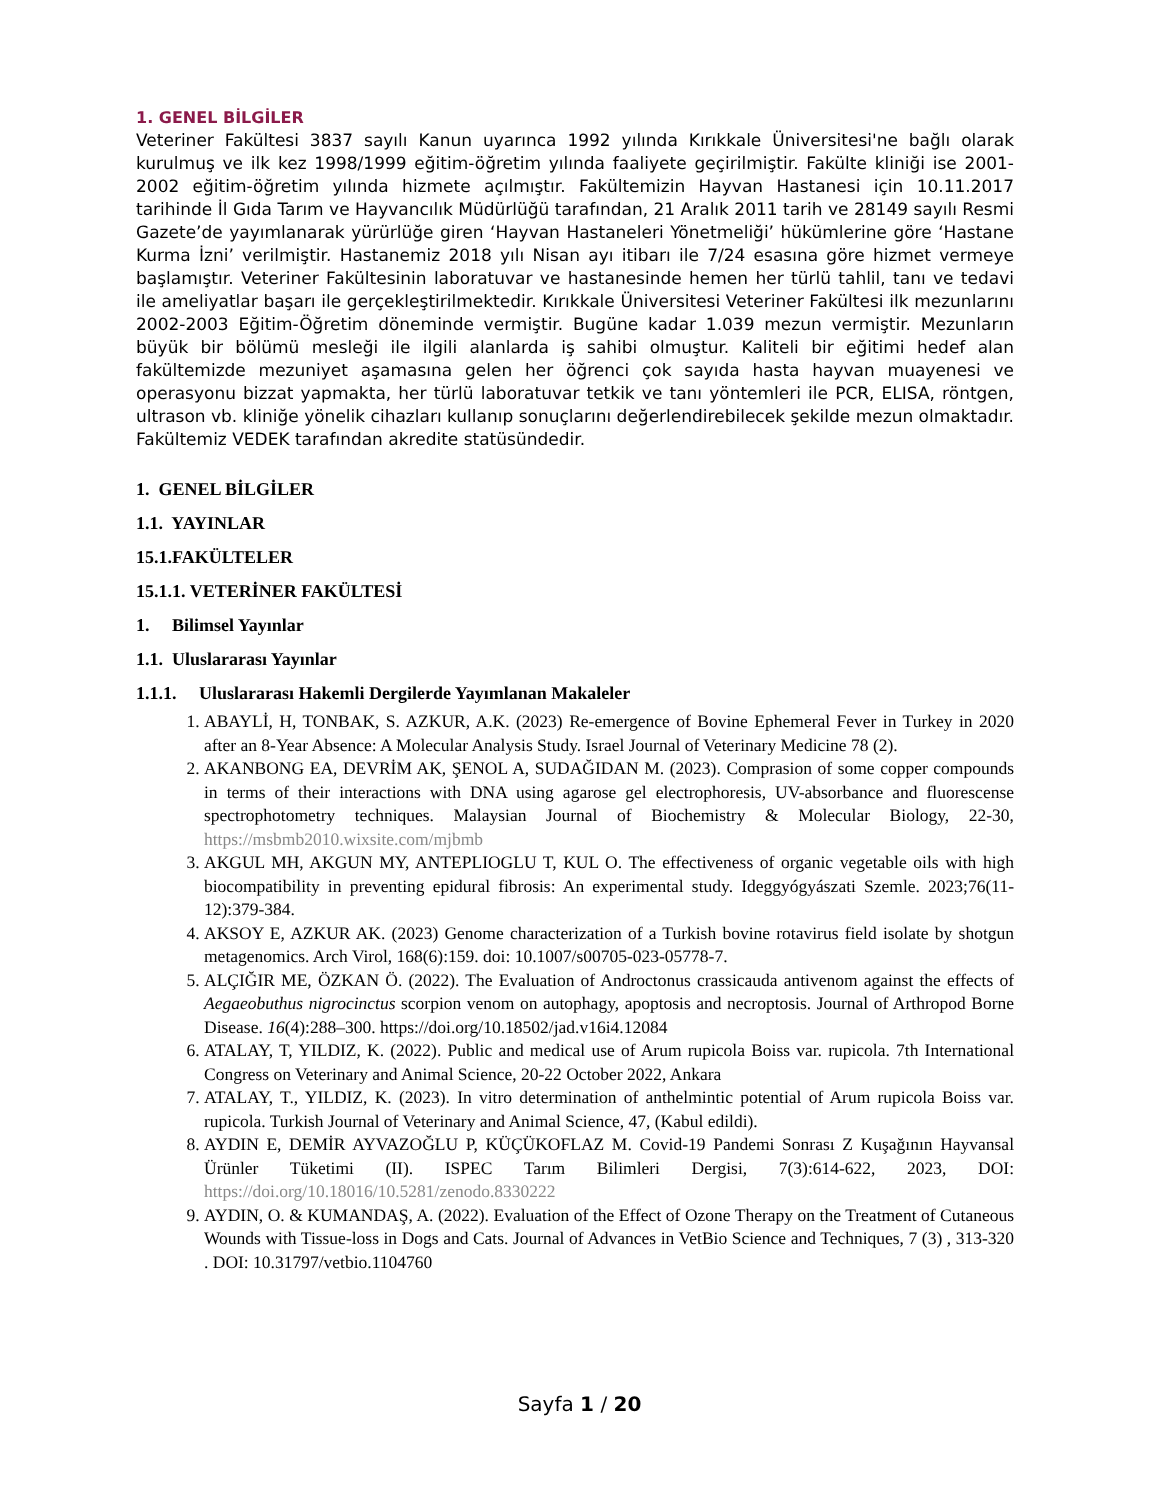1. GENEL BİLGİLER
Veteriner Fakültesi 3837 sayılı Kanun uyarınca 1992 yılında Kırıkkale Üniversitesi'ne bağlı olarak kurulmuş ve ilk kez 1998/1999 eğitim-öğretim yılında faaliyete geçirilmiştir. Fakülte kliniği ise 2001-2002 eğitim-öğretim yılında hizmete açılmıştır. Fakültemizin Hayvan Hastanesi için 10.11.2017 tarihinde İl Gıda Tarım ve Hayvancılık Müdürlüğü tarafından, 21 Aralık 2011 tarih ve 28149 sayılı Resmi Gazete’de yayımlanarak yürürlüğe giren ‘Hayvan Hastaneleri Yönetmeliği’ hükümlerine göre ‘Hastane Kurma İzni’ verilmiştir. Hastanemiz 2018 yılı Nisan ayı itibarı ile 7/24 esasına göre hizmet vermeye başlamıştır. Veteriner Fakültesinin laboratuvar ve hastanesinde hemen her türlü tahlil, tanı ve tedavi ile ameliyatlar başarı ile gerçekleştirilmektedir. Kırıkkale Üniversitesi Veteriner Fakültesi ilk mezunlarını 2002-2003 Eğitim-Öğretim döneminde vermiştir. Bugüne kadar 1.039 mezun vermiştir. Mezunların büyük bir bölümü mesleği ile ilgili alanlarda iş sahibi olmuştur. Kaliteli bir eğitimi hedef alan fakültemizde mezuniyet aşamasına gelen her öğrenci çok sayıda hasta hayvan muayenesi ve operasyonu bizzat yapmakta, her türlü laboratuvar tetkik ve tanı yöntemleri ile PCR, ELISA, röntgen, ultrason vb. kliniğe yönelik cihazları kullanıp sonuçlarını değerlendirebilecek şekilde mezun olmaktadır. Fakültemiz VEDEK tarafından akredite statüsündedir.
1. GENEL BİLGİLER
1.1. YAYINLAR
15.1.FAKÜLTELER
15.1.1. VETERİNER FAKÜLTESİ
1. Bilimsel Yayınlar
1.1. Uluslararası Yayınlar
1.1.1. Uluslararası Hakemli Dergilerde Yayımlanan Makaleler
1. ABAYLİ, H, TONBAK, S. AZKUR, A.K. (2023) Re-emergence of Bovine Ephemeral Fever in Turkey in 2020 after an 8-Year Absence: A Molecular Analysis Study. Israel Journal of Veterinary Medicine 78 (2).
2. AKANBONG EA, DEVRİM AK, ŞENOL A, SUDAĞIDAN M. (2023). Comprasion of some copper compounds in terms of their interactions with DNA using agarose gel electrophoresis, UV-absorbance and fluorescense spectrophotometry techniques. Malaysian Journal of Biochemistry & Molecular Biology, 22-30, https://msbmb2010.wixsite.com/mjbmb
3. AKGUL MH, AKGUN MY, ANTEPLIOGLU T, KUL O. The effectiveness of organic vegetable oils with high biocompatibility in preventing epidural fibrosis: An experimental study. Ideggyógyászati Szemle. 2023;76(11-12):379-384.
4. AKSOY E, AZKUR AK. (2023) Genome characterization of a Turkish bovine rotavirus field isolate by shotgun metagenomics. Arch Virol, 168(6):159. doi: 10.1007/s00705-023-05778-7.
5. ALÇIĞIR ME, ÖZKAN Ö. (2022). The Evaluation of Androctonus crassicauda antivenom against the effects of Aegaeobuthus nigrocinctus scorpion venom on autophagy, apoptosis and necroptosis. Journal of Arthropod Borne Disease. 16(4):288–300. https://doi.org/10.18502/jad.v16i4.12084
6. ATALAY, T, YILDIZ, K. (2022). Public and medical use of Arum rupicola Boiss var. rupicola. 7th International Congress on Veterinary and Animal Science, 20-22 October 2022, Ankara
7. ATALAY, T., YILDIZ, K. (2023). In vitro determination of anthelmintic potential of Arum rupicola Boiss var. rupicola. Turkish Journal of Veterinary and Animal Science, 47, (Kabul edildi).
8. AYDIN E, DEMİR AYVAZOĞLU P, KÜÇÜKOFLAZ M. Covid-19 Pandemi Sonrası Z Kuşağının Hayvansal Ürünler Tüketimi (II). ISPEC Tarım Bilimleri Dergisi, 7(3):614-622, 2023, DOI: https://doi.org/10.18016/10.5281/zenodo.8330222
9. AYDIN, O. & KUMANDAŞ, A. (2022). Evaluation of the Effect of Ozone Therapy on the Treatment of Cutaneous Wounds with Tissue-loss in Dogs and Cats. Journal of Advances in VetBio Science and Techniques, 7 (3) , 313-320 . DOI: 10.31797/vetbio.1104760
Sayfa 1 / 20